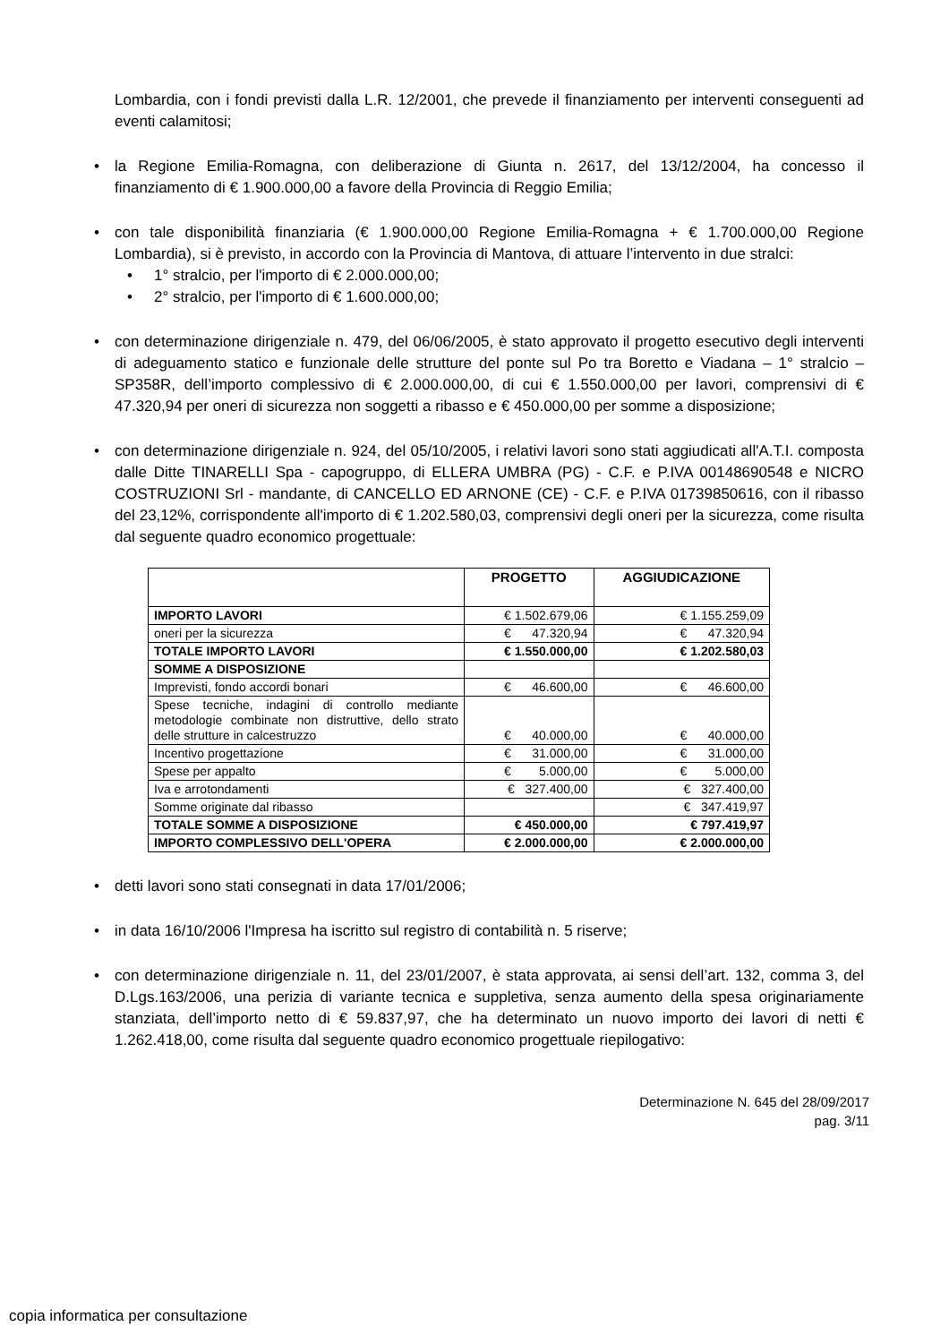Lombardia, con i fondi previsti dalla L.R. 12/2001, che prevede il finanziamento per interventi conseguenti ad eventi calamitosi;
• la Regione Emilia-Romagna, con deliberazione di Giunta n. 2617, del 13/12/2004, ha concesso il finanziamento di € 1.900.000,00 a favore della Provincia di Reggio Emilia;
• con tale disponibilità finanziaria (€ 1.900.000,00 Regione Emilia-Romagna + € 1.700.000,00 Regione Lombardia), si è previsto, in accordo con la Provincia di Mantova, di attuare l’intervento in due stralci:
• 1° stralcio, per l'importo di € 2.000.000,00;
• 2° stralcio, per l'importo di € 1.600.000,00;
• con determinazione dirigenziale n. 479, del 06/06/2005, è stato approvato il progetto esecutivo degli interventi di adeguamento statico e funzionale delle strutture del ponte sul Po tra Boretto e Viadana – 1° stralcio – SP358R, dell’importo complessivo di € 2.000.000,00, di cui € 1.550.000,00 per lavori, comprensivi di € 47.320,94 per oneri di sicurezza non soggetti a ribasso e € 450.000,00 per somme a disposizione;
• con determinazione dirigenziale n. 924, del 05/10/2005, i relativi lavori sono stati aggiudicati all'A.T.I. composta dalle Ditte TINARELLI Spa - capogruppo, di ELLERA UMBRA (PG) - C.F. e P.IVA 00148690548 e NICRO COSTRUZIONI Srl - mandante, di CANCELLO ED ARNONE (CE) - C.F. e P.IVA 01739850616, con il ribasso del 23,12%, corrispondente all'importo di € 1.202.580,03, comprensivi degli oneri per la sicurezza, come risulta dal seguente quadro economico progettuale:
| | PROGETTO | AGGIUDICAZIONE |
| --- | --- | --- |
| IMPORTO LAVORI | € 1.502.679,06 | € 1.155.259,09 |
| oneri per la sicurezza | € 47.320,94 | € 47.320,94 |
| TOTALE IMPORTO LAVORI | € 1.550.000,00 | € 1.202.580,03 |
| SOMME A DISPOSIZIONE | | |
| Imprevisti, fondo accordi bonari | € 46.600,00 | € 46.600,00 |
| Spese tecniche, indagini di controllo mediante metodologie combinate non distruttive, dello strato delle strutture in calcestruzzo | € 40.000,00 | € 40.000,00 |
| Incentivo progettazione | € 31.000,00 | € 31.000,00 |
| Spese per appalto | € 5.000,00 | € 5.000,00 |
| Iva e arrotondamenti | € 327.400,00 | € 327.400,00 |
| Somme originate dal ribasso | | € 347.419,97 |
| TOTALE SOMME A DISPOSIZIONE | € 450.000,00 | € 797.419,97 |
| IMPORTO COMPLESSIVO DELL'OPERA | € 2.000.000,00 | € 2.000.000,00 |
• detti lavori sono stati consegnati in data 17/01/2006;
• in data 16/10/2006 l'Impresa ha iscritto sul registro di contabilità n. 5 riserve;
• con determinazione dirigenziale n. 11, del 23/01/2007, è stata approvata, ai sensi dell’art. 132, comma 3, del D.Lgs.163/2006, una perizia di variante tecnica e suppletiva, senza aumento della spesa originariamente stanziata, dell’importo netto di € 59.837,97, che ha determinato un nuovo importo dei lavori di netti € 1.262.418,00, come risulta dal seguente quadro economico progettuale riepilogativo:
Determinazione N. 645 del 28/09/2017
pag. 3/11
copia informatica per consultazione